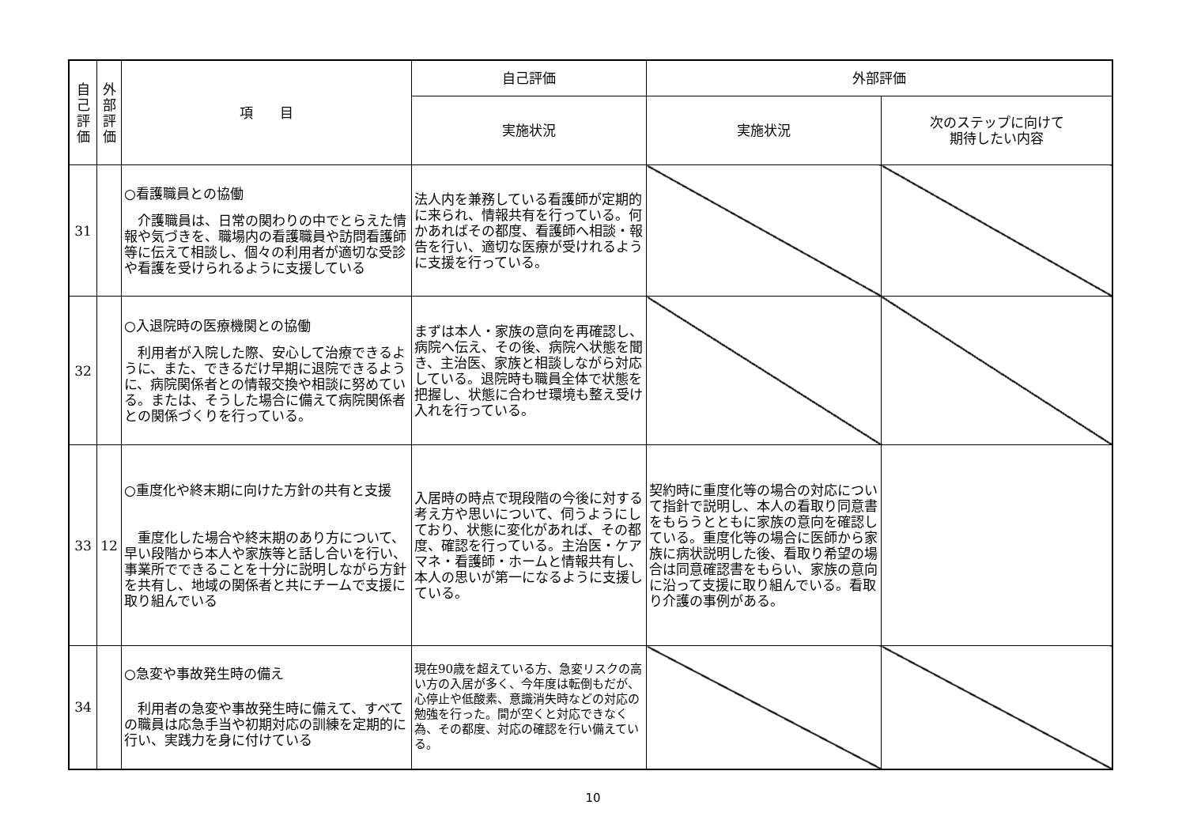| 自 己 評 価 | 外 部 評 価 | 項 目 | 自己評価 | 外部評価 | |
| --- | --- | --- | --- | --- | --- |
| | | | 実施状況 | 実施状況 | 次のステップに向けて 期待したい内容 |
| 31 | | ○看護職員との協働 介護職員は、日常の関わりの中でとらえた情報や気づきを、職場内の看護職員や訪問看護師等に伝えて相談し、個々の利用者が適切な受診や看護を受けられるように支援している | 法人内を兼務している看護師が定期的に来られ、情報共有を行っている。何かあればその都度、看護師へ相談・報告を行い、適切な医療が受けれるように支援を行っている。 | | |
| 32 | | ○入退院時の医療機関との協働 利用者が入院した際、安心して治療できるように、また、できるだけ早期に退院できるように、病院関係者との情報交換や相談に努めている。または、そうした場合に備えて病院関係者との関係づくりを行っている。 | まずは本人・家族の意向を再確認し、病院へ伝え、その後、病院へ状態を聞き、主治医、家族と相談しながら対応している。退院時も職員全体で状態を把握し、状態に合わせ環境も整え受け入れを行っている。 | | |
| 33 | 12 | ○重度化や終末期に向けた方針の共有と支援 重度化した場合や終末期のあり方について、早い段階から本人や家族等と話し合いを行い、事業所でできることを十分に説明しながら方針を共有し、地域の関係者と共にチームで支援に取り組んでいる | 入居時の時点で現段階の今後に対する考え方や思いについて、伺うようにしており、状態に変化があれば、その都度、確認を行っている。主治医・ケアマネ・看護師・ホームと情報共有し、本人の思いが第一になるように支援している。 | 契約時に重度化等の場合の対応について指針で説明し、本人の看取り同意書をもらうとともに家族の意向を確認している。重度化等の場合に医師から家族に病状説明した後、看取り希望の場合は同意確認書をもらい、家族の意向に沿って支援に取り組んでいる。看取り介護の事例がある。 | |
| 34 | | ○急変や事故発生時の備え 利用者の急変や事故発生時に備えて、すべての職員は応急手当や初期対応の訓練を定期的に行い、実践力を身に付けている | 現在90歳を超えている方、急変リスクの高い方の入居が多く、今年度は転倒もだが、心停止や低酸素、意識消失時などの対応の勉強を行った。間が空くと対応できなく為、その都度、対応の確認を行い備えている。 | | |
10